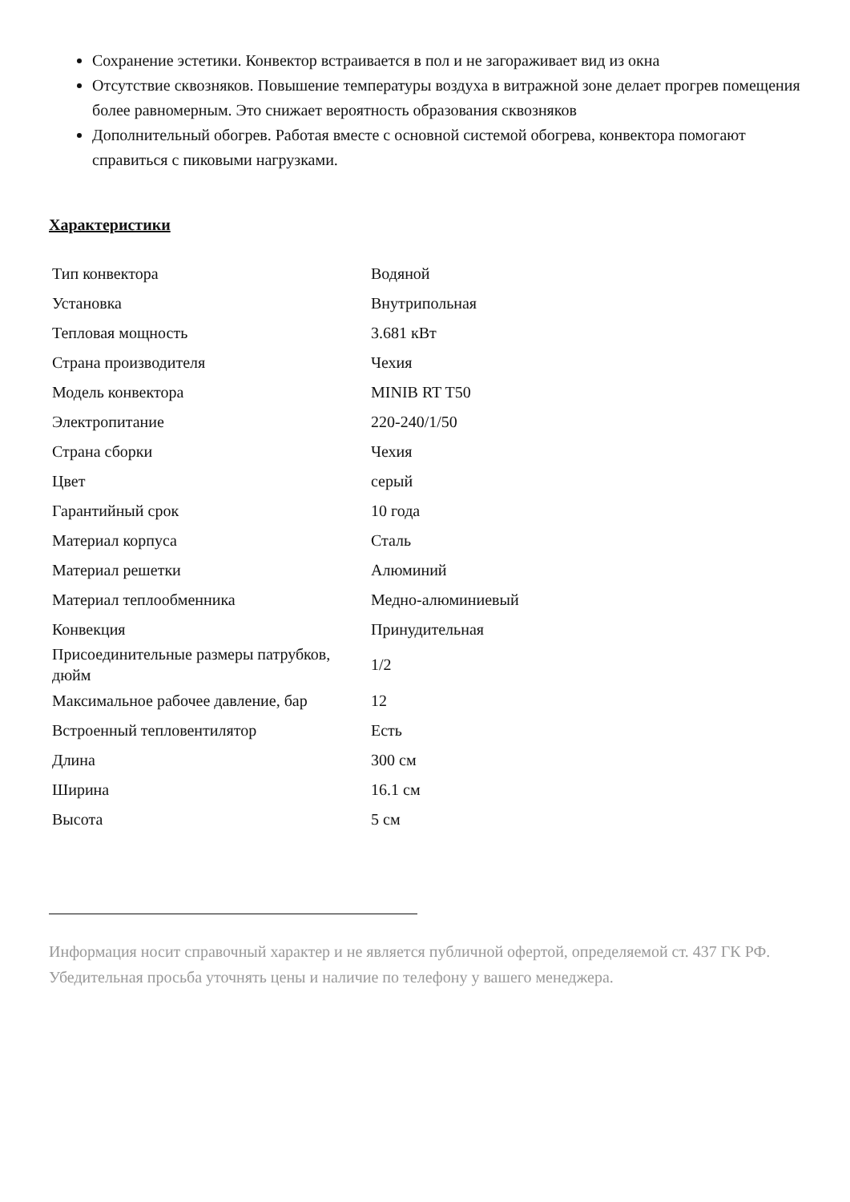Сохранение эстетики. Конвектор встраивается в пол и не загораживает вид из окна
Отсутствие сквозняков. Повышение температуры воздуха в витражной зоне делает прогрев помещения более равномерным. Это снижает вероятность образования сквозняков
Дополнительный обогрев. Работая вместе с основной системой обогрева, конвектора помогают справиться с пиковыми нагрузками.
Характеристики
| Тип конвектора | Водяной |
| Установка | Внутрипольная |
| Тепловая мощность | 3.681 кВт |
| Страна производителя | Чехия |
| Модель конвектора | MINIB RT T50 |
| Электропитание | 220-240/1/50 |
| Страна сборки | Чехия |
| Цвет | серый |
| Гарантийный срок | 10 года |
| Материал корпуса | Сталь |
| Материал решетки | Алюминий |
| Материал теплообменника | Медно-алюминиевый |
| Конвекция | Принудительная |
| Присоединительные размеры патрубков, дюйм | 1/2 |
| Максимальное рабочее давление, бар | 12 |
| Встроенный тепловентилятор | Есть |
| Длина | 300 см |
| Ширина | 16.1 см |
| Высота | 5 см |
Информация носит справочный характер и не является публичной офертой, определяемой ст. 437 ГК РФ. Убедительная просьба уточнять цены и наличие по телефону у вашего менеджера.